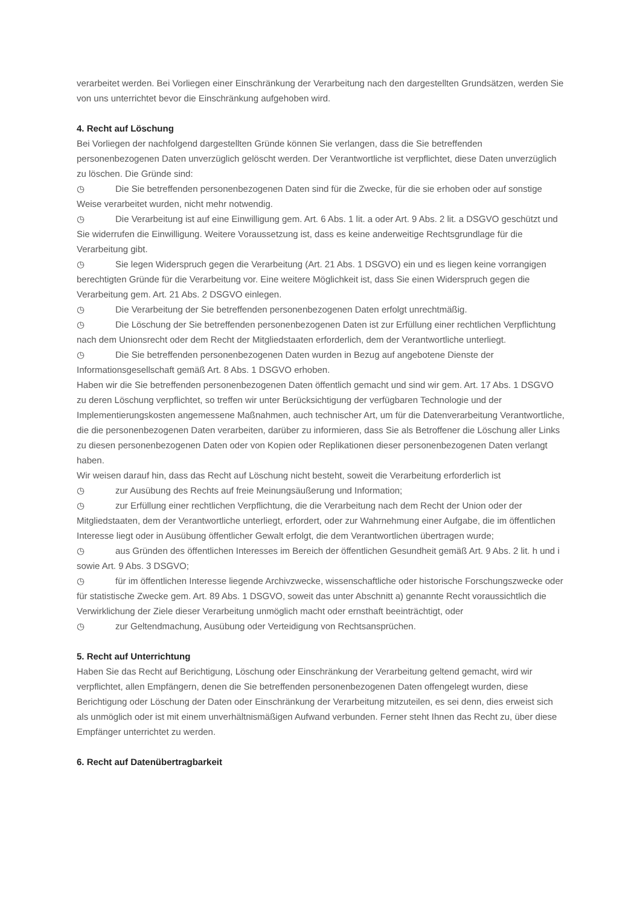verarbeitet werden. Bei Vorliegen einer Einschränkung der Verarbeitung nach den dargestellten Grundsätzen, werden Sie von uns unterrichtet bevor die Einschränkung aufgehoben wird.
4. Recht auf Löschung
Bei Vorliegen der nachfolgend dargestellten Gründe können Sie verlangen, dass die Sie betreffenden personenbezogenen Daten unverzüglich gelöscht werden. Der Verantwortliche ist verpflichtet, diese Daten unverzüglich zu löschen. Die Gründe sind:
◷ Die Sie betreffenden personenbezogenen Daten sind für die Zwecke, für die sie erhoben oder auf sonstige Weise verarbeitet wurden, nicht mehr notwendig.
◷ Die Verarbeitung ist auf eine Einwilligung gem. Art. 6 Abs. 1 lit. a oder Art. 9 Abs. 2 lit. a DSGVO geschützt und Sie widerrufen die Einwilligung. Weitere Voraussetzung ist, dass es keine anderweitige Rechtsgrundlage für die Verarbeitung gibt.
◷ Sie legen Widerspruch gegen die Verarbeitung (Art. 21 Abs. 1 DSGVO) ein und es liegen keine vorrangigen berechtigten Gründe für die Verarbeitung vor. Eine weitere Möglichkeit ist, dass Sie einen Widerspruch gegen die Verarbeitung gem. Art. 21 Abs. 2 DSGVO einlegen.
◷ Die Verarbeitung der Sie betreffenden personenbezogenen Daten erfolgt unrechtmäßig.
◷ Die Löschung der Sie betreffenden personenbezogenen Daten ist zur Erfüllung einer rechtlichen Verpflichtung nach dem Unionsrecht oder dem Recht der Mitgliedstaaten erforderlich, dem der Verantwortliche unterliegt.
◷ Die Sie betreffenden personenbezogenen Daten wurden in Bezug auf angebotene Dienste der Informationsgesellschaft gemäß Art. 8 Abs. 1 DSGVO erhoben.
Haben wir die Sie betreffenden personenbezogenen Daten öffentlich gemacht und sind wir gem. Art. 17 Abs. 1 DSGVO zu deren Löschung verpflichtet, so treffen wir unter Berücksichtigung der verfügbaren Technologie und der Implementierungskosten angemessene Maßnahmen, auch technischer Art, um für die Datenverarbeitung Verantwortliche, die die personenbezogenen Daten verarbeiten, darüber zu informieren, dass Sie als Betroffener die Löschung aller Links zu diesen personenbezogenen Daten oder von Kopien oder Replikationen dieser personenbezogenen Daten verlangt haben.
Wir weisen darauf hin, dass das Recht auf Löschung nicht besteht, soweit die Verarbeitung erforderlich ist
◷ zur Ausübung des Rechts auf freie Meinungsäußerung und Information;
◷ zur Erfüllung einer rechtlichen Verpflichtung, die die Verarbeitung nach dem Recht der Union oder der Mitgliedstaaten, dem der Verantwortliche unterliegt, erfordert, oder zur Wahrnehmung einer Aufgabe, die im öffentlichen Interesse liegt oder in Ausübung öffentlicher Gewalt erfolgt, die dem Verantwortlichen übertragen wurde;
◷ aus Gründen des öffentlichen Interesses im Bereich der öffentlichen Gesundheit gemäß Art. 9 Abs. 2 lit. h und i sowie Art. 9 Abs. 3 DSGVO;
◷ für im öffentlichen Interesse liegende Archivzwecke, wissenschaftliche oder historische Forschungszwecke oder für statistische Zwecke gem. Art. 89 Abs. 1 DSGVO, soweit das unter Abschnitt a) genannte Recht voraussichtlich die Verwirklichung der Ziele dieser Verarbeitung unmöglich macht oder ernsthaft beeinträchtigt, oder
◷ zur Geltendmachung, Ausübung oder Verteidigung von Rechtsansprüchen.
5. Recht auf Unterrichtung
Haben Sie das Recht auf Berichtigung, Löschung oder Einschränkung der Verarbeitung geltend gemacht, wird wir verpflichtet, allen Empfängern, denen die Sie betreffenden personenbezogenen Daten offengelegt wurden, diese Berichtigung oder Löschung der Daten oder Einschränkung der Verarbeitung mitzuteilen, es sei denn, dies erweist sich als unmöglich oder ist mit einem unverhältnismäßigen Aufwand verbunden. Ferner steht Ihnen das Recht zu, über diese Empfänger unterrichtet zu werden.
6. Recht auf Datenübertragbarkeit